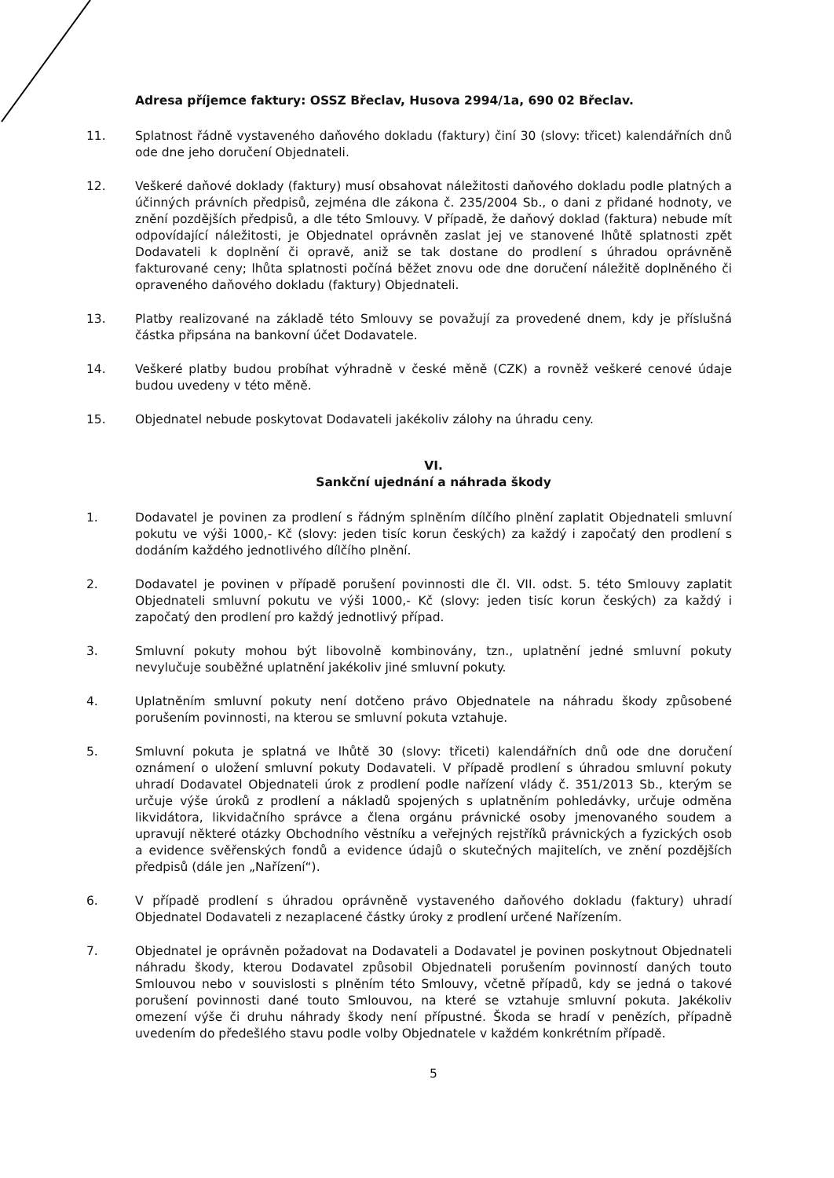Adresa příjemce faktury: OSSZ Břeclav, Husova 2994/1a, 690 02 Břeclav.
11. Splatnost řádně vystaveného daňového dokladu (faktury) činí 30 (slovy: třicet) kalendářních dnů ode dne jeho doručení Objednateli.
12. Veškeré daňové doklady (faktury) musí obsahovat náležitosti daňového dokladu podle platných a účinných právních předpisů, zejména dle zákona č. 235/2004 Sb., o dani z přidané hodnoty, ve znění pozdějších předpisů, a dle této Smlouvy. V případě, že daňový doklad (faktura) nebude mít odpovídající náležitosti, je Objednatel oprávněn zaslat jej ve stanovené lhůtě splatnosti zpět Dodavateli k doplnění či opravě, aniž se tak dostane do prodlení s úhradou oprávněně fakturované ceny; lhůta splatnosti počíná běžet znovu ode dne doručení náležitě doplněného či opraveného daňového dokladu (faktury) Objednateli.
13. Platby realizované na základě této Smlouvy se považují za provedené dnem, kdy je příslušná částka připsána na bankovní účet Dodavatele.
14. Veškeré platby budou probíhat výhradně v české měně (CZK) a rovněž veškeré cenové údaje budou uvedeny v této měně.
15. Objednatel nebude poskytovat Dodavateli jakékoliv zálohy na úhradu ceny.
VI.
Sankční ujednání a náhrada škody
1. Dodavatel je povinen za prodlení s řádným splněním dílčího plnění zaplatit Objednateli smluvní pokutu ve výši 1000,- Kč (slovy: jeden tisíc korun českých) za každý i započatý den prodlení s dodáním každého jednotlivého dílčího plnění.
2. Dodavatel je povinen v případě porušení povinnosti dle čl. VII. odst. 5. této Smlouvy zaplatit Objednateli smluvní pokutu ve výši 1000,- Kč (slovy: jeden tisíc korun českých) za každý i započatý den prodlení pro každý jednotlivý případ.
3. Smluvní pokuty mohou být libovolně kombinovány, tzn., uplatnění jedné smluvní pokuty nevylučuje souběžné uplatnění jakékoliv jiné smluvní pokuty.
4. Uplatněním smluvní pokuty není dotčeno právo Objednatele na náhradu škody způsobené porušením povinnosti, na kterou se smluvní pokuta vztahuje.
5. Smluvní pokuta je splatná ve lhůtě 30 (slovy: třiceti) kalendářních dnů ode dne doručení oznámení o uložení smluvní pokuty Dodavateli. V případě prodlení s úhradou smluvní pokuty uhradí Dodavatel Objednateli úrok z prodlení podle nařízení vlády č. 351/2013 Sb., kterým se určuje výše úroků z prodlení a nákladů spojených s uplatněním pohledávky, určuje odměna likvidátora, likvidačního správce a člena orgánu právnické osoby jmenovaného soudem a upravují některé otázky Obchodního věstníku a veřejných rejstříků právnických a fyzických osob a evidence svěřenských fondů a evidence údajů o skutečných majitelích, ve znění pozdějších předpisů (dále jen „Nařízení“).
6. V případě prodlení s úhradou oprávněně vystaveného daňového dokladu (faktury) uhradí Objednatel Dodavateli z nezaplacené částky úroky z prodlení určené Nařízením.
7. Objednatel je oprávněn požadovat na Dodavateli a Dodavatel je povinen poskytnout Objednateli náhradu škody, kterou Dodavatel způsobil Objednateli porušením povinností daných touto Smlouvou nebo v souvislosti s plněním této Smlouvy, včetně případů, kdy se jedná o takové porušení povinnosti dané touto Smlouvou, na které se vztahuje smluvní pokuta. Jakékoliv omezení výše či druhu náhrady škody není přípustné. Škoda se hradí v penězích, případně uvedením do předešlého stavu podle volby Objednatele v každém konkrétním případě.
5